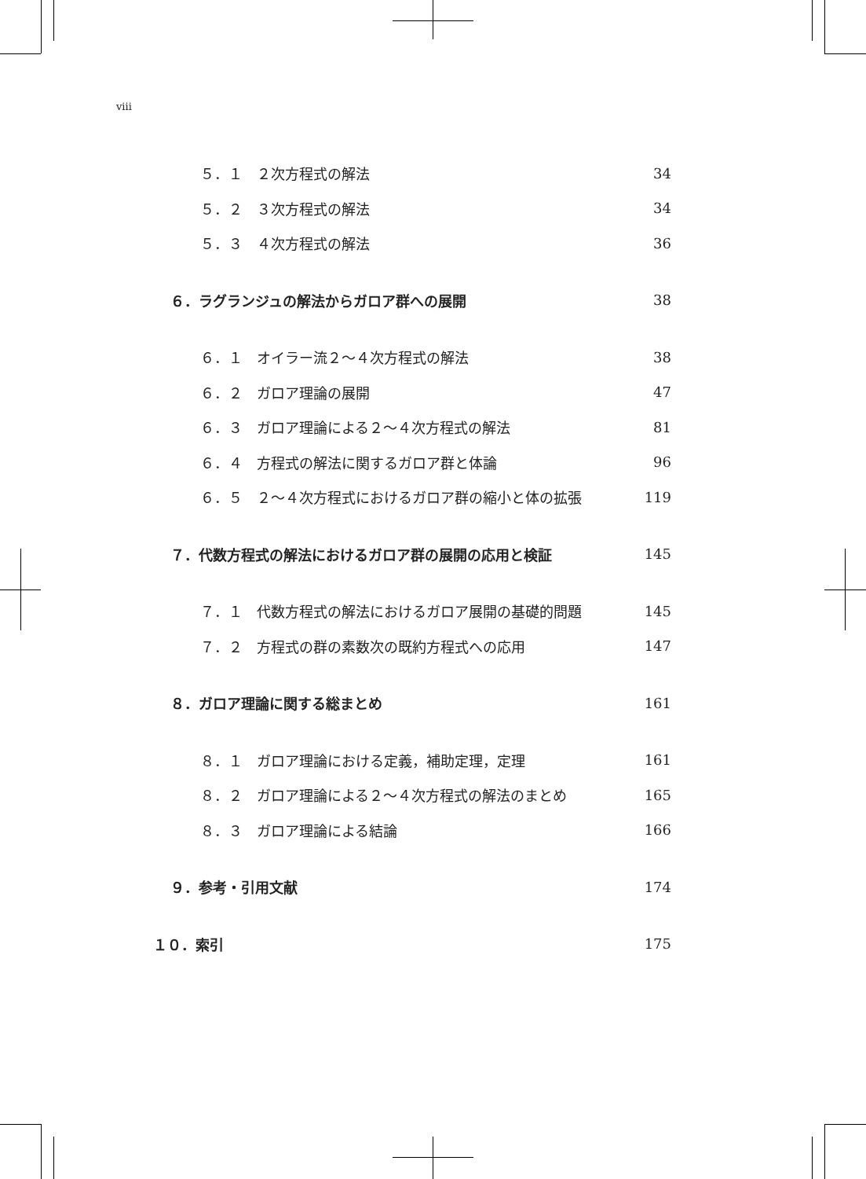viii
５．１　２次方程式の解法 34
５．２　３次方程式の解法 34
５．３　４次方程式の解法 36
６．ラグランジュの解法からガロア群への展開 38
６．１　オイラー流２～４次方程式の解法 38
６．２　ガロア理論の展開 47
６．３　ガロア理論による２～４次方程式の解法 81
６．４　方程式の解法に関するガロア群と体論 96
６．５　２～４次方程式におけるガロア群の縮小と体の拡張 119
７．代数方程式の解法におけるガロア群の展開の応用と検証 145
７．１　代数方程式の解法におけるガロア展開の基礎的問題 145
７．２　方程式の群の素数次の既約方程式への応用 147
８．ガロア理論に関する総まとめ 161
８．１　ガロア理論における定義，補助定理，定理 161
８．２　ガロア理論による２～４次方程式の解法のまとめ 165
８．３　ガロア理論による結論 166
９．参考・引用文献 174
１０．索引 175